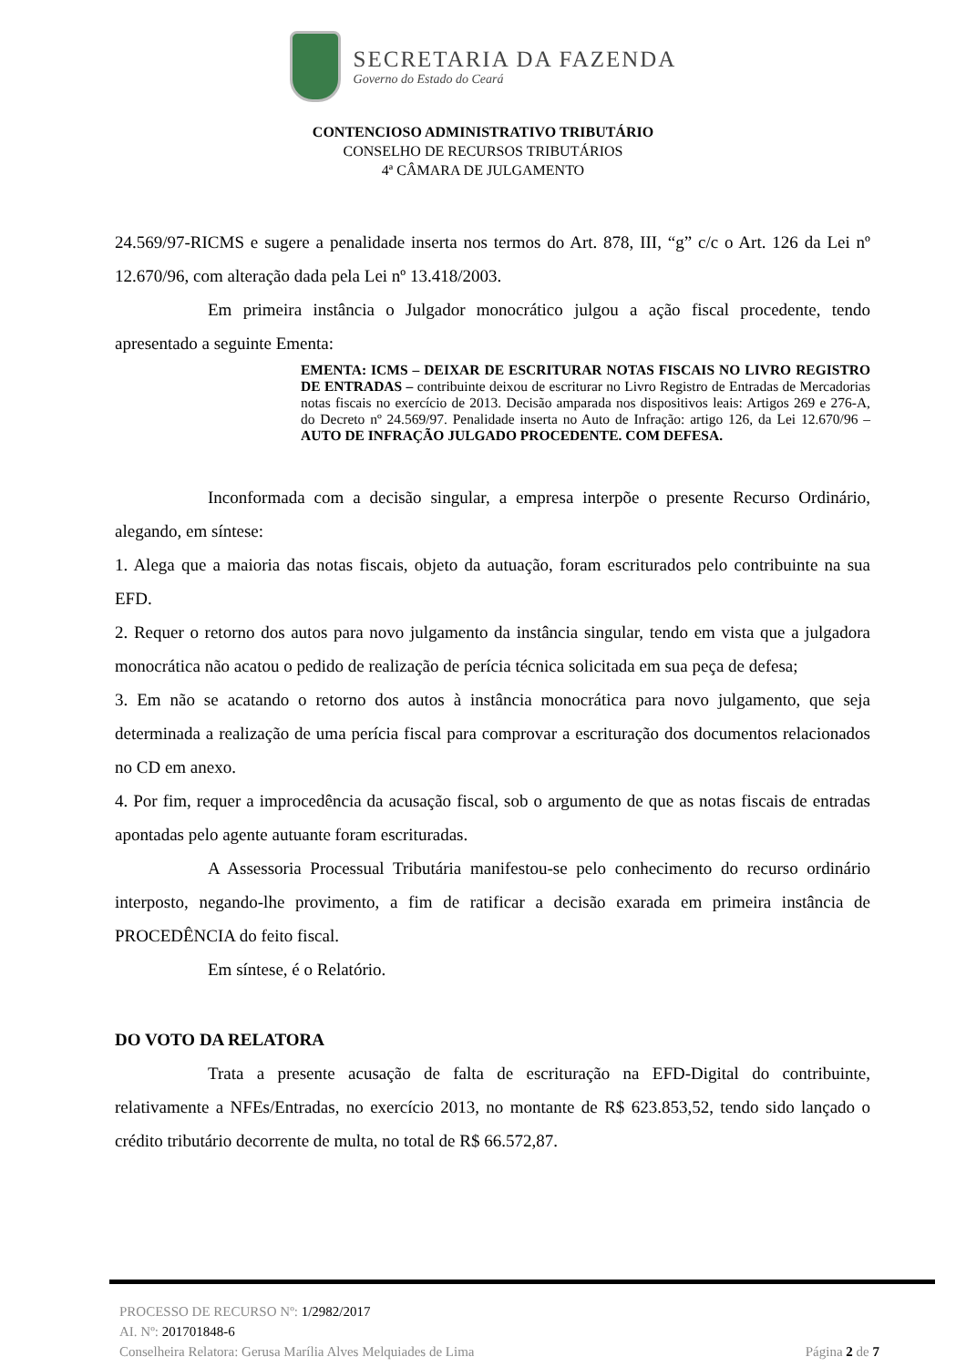SECRETARIA DA FAZENDA
Governo do Estado do Ceará
CONTENCIOSO ADMINISTRATIVO TRIBUTÁRIO
CONSELHO DE RECURSOS TRIBUTÁRIOS
4ª CÂMARA DE JULGAMENTO
24.569/97-RICMS e sugere a penalidade inserta nos termos do Art. 878, III, “g” c/c o Art. 126 da Lei nº 12.670/96, com alteração dada pela Lei nº 13.418/2003.
Em primeira instância o Julgador monocrático julgou a ação fiscal procedente, tendo apresentado a seguinte Ementa:
EMENTA: ICMS – DEIXAR DE ESCRITURAR NOTAS FISCAIS NO LIVRO REGISTRO DE ENTRADAS – contribuinte deixou de escriturar no Livro Registro de Entradas de Mercadorias notas fiscais no exercício de 2013. Decisão amparada nos dispositivos leais: Artigos 269 e 276-A, do Decreto nº 24.569/97. Penalidade inserta no Auto de Infração: artigo 126, da Lei 12.670/96 – AUTO DE INFRAÇÃO JULGADO PROCEDENTE. COM DEFESA.
Inconformada com a decisão singular, a empresa interpõe o presente Recurso Ordinário, alegando, em síntese:
1. Alega que a maioria das notas fiscais, objeto da autuação, foram escriturados pelo contribuinte na sua EFD.
2. Requer o retorno dos autos para novo julgamento da instância singular, tendo em vista que a julgadora monocrática não acatou o pedido de realização de perícia técnica solicitada em sua peça de defesa;
3. Em não se acatando o retorno dos autos à instância monocrática para novo julgamento, que seja determinada a realização de uma perícia fiscal para comprovar a escrituração dos documentos relacionados no CD em anexo.
4. Por fim, requer a improcedência da acusação fiscal, sob o argumento de que as notas fiscais de entradas apontadas pelo agente autuante foram escrituradas.
A Assessoria Processual Tributária manifestou-se pelo conhecimento do recurso ordinário interposto, negando-lhe provimento, a fim de ratificar a decisão exarada em primeira instância de PROCEDÊNCIA do feito fiscal.
Em síntese, é o Relatório.
DO VOTO DA RELATORA
Trata a presente acusação de falta de escrituração na EFD-Digital do contribuinte, relativamente a NFEs/Entradas, no exercício 2013, no montante de R$ 623.853,52, tendo sido lançado o crédito tributário decorrente de multa, no total de R$ 66.572,87.
PROCESSO DE RECURSO Nº: 1/2982/2017
AI. Nº: 201701848-6
Conselheira Relatora: Gerusa Marília Alves Melquiades de Lima Página 2 de 7